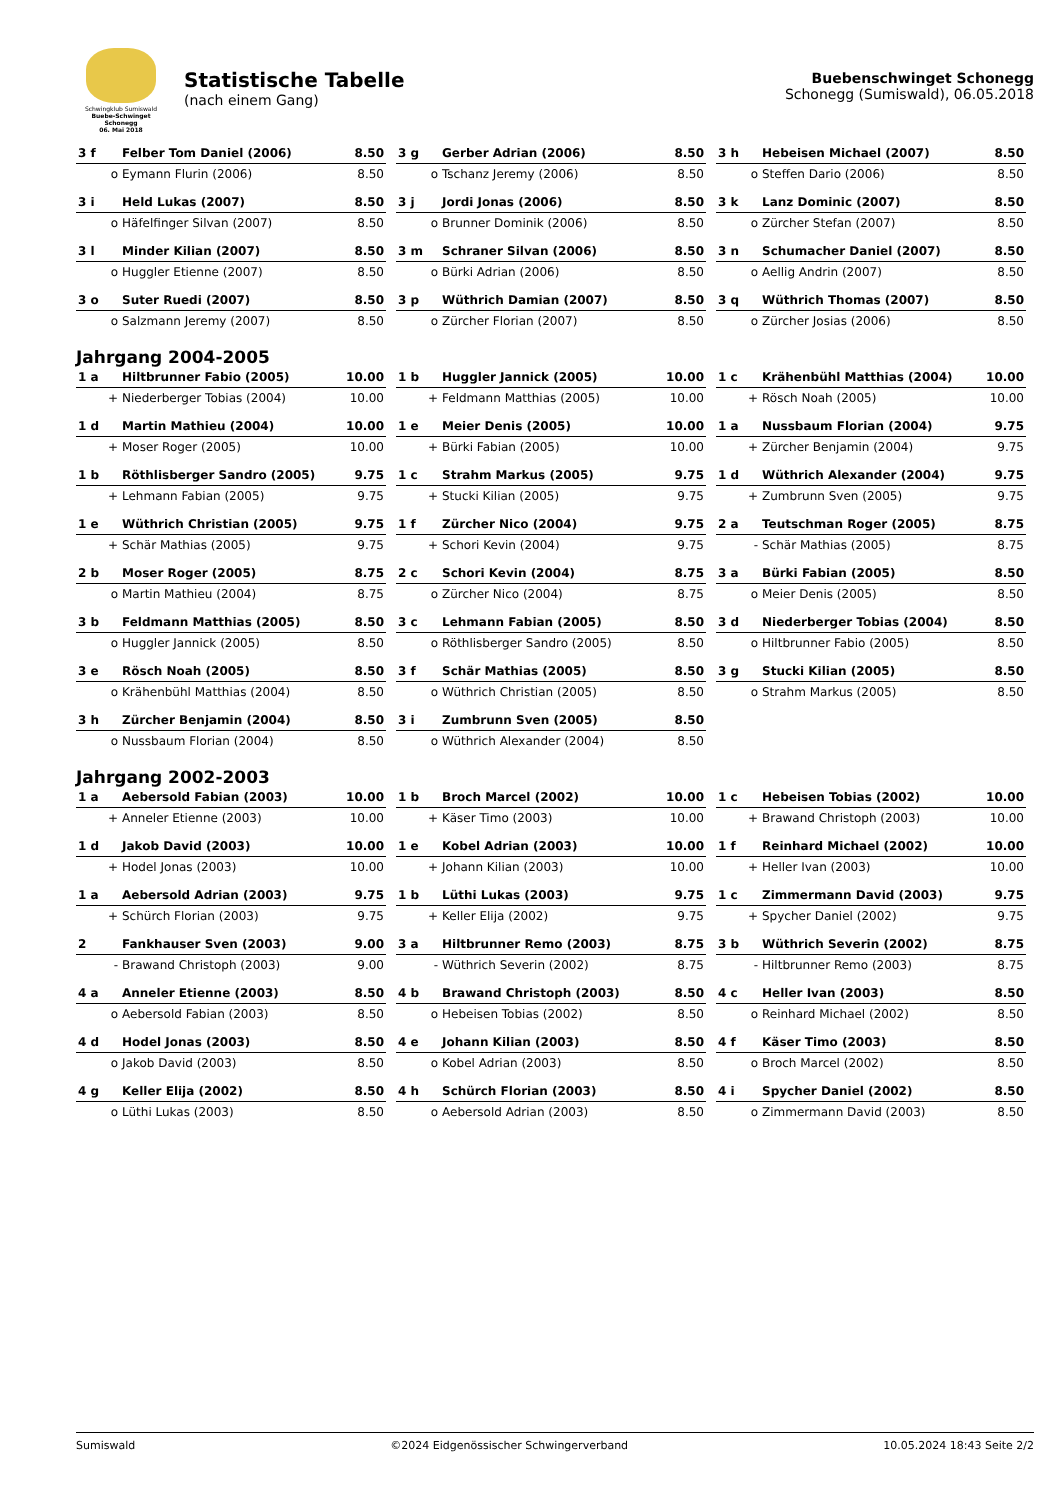Schwingklub Sumiswald
Buebe-Schwinget Schonegg
06. Mai 2018
Statistische Tabelle
(nach einem Gang)
Buebenschwinget Schonegg
Schonegg (Sumiswald), 06.05.2018
| 3 f | Felber Tom Daniel (2006) | 8.50 |
| o | Eymann Flurin (2006) | 8.50 |
| 3 g | Gerber Adrian (2006) | 8.50 |
| o | Tschanz Jeremy (2006) | 8.50 |
| 3 h | Hebeisen Michael (2007) | 8.50 |
| o | Steffen Dario (2006) | 8.50 |
| 3 i | Held Lukas (2007) | 8.50 |
| o | Häfelfinger Silvan (2007) | 8.50 |
| 3 j | Jordi Jonas (2006) | 8.50 |
| o | Brunner Dominik (2006) | 8.50 |
| 3 k | Lanz Dominic (2007) | 8.50 |
| o | Zürcher Stefan (2007) | 8.50 |
| 3 l | Minder Kilian (2007) | 8.50 |
| o | Huggler Etienne (2007) | 8.50 |
| 3 m | Schraner Silvan (2006) | 8.50 |
| o | Bürki Adrian (2006) | 8.50 |
| 3 n | Schumacher Daniel (2007) | 8.50 |
| o | Aellig Andrin (2007) | 8.50 |
| 3 o | Suter Ruedi (2007) | 8.50 |
| o | Salzmann Jeremy (2007) | 8.50 |
| 3 p | Wüthrich Damian (2007) | 8.50 |
| o | Zürcher Florian (2007) | 8.50 |
| 3 q | Wüthrich Thomas (2007) | 8.50 |
| o | Zürcher Josias (2006) | 8.50 |
Jahrgang 2004-2005
| 1 a | Hiltbrunner Fabio (2005) | 10.00 |
| + | Niederberger Tobias (2004) | 10.00 |
| 1 b | Huggler Jannick (2005) | 10.00 |
| + | Feldmann Matthias (2005) | 10.00 |
| 1 c | Krähenbühl Matthias (2004) | 10.00 |
| + | Rösch Noah (2005) | 10.00 |
| 1 d | Martin Mathieu (2004) | 10.00 |
| + | Moser Roger (2005) | 10.00 |
| 1 e | Meier Denis (2005) | 10.00 |
| + | Bürki Fabian (2005) | 10.00 |
| 1 a | Nussbaum Florian (2004) | 9.75 |
| + | Zürcher Benjamin (2004) | 9.75 |
| 1 b | Röthlisberger Sandro (2005) | 9.75 |
| + | Lehmann Fabian (2005) | 9.75 |
| 1 c | Strahm Markus (2005) | 9.75 |
| + | Stucki Kilian (2005) | 9.75 |
| 1 d | Wüthrich Alexander (2004) | 9.75 |
| + | Zumbrunn Sven (2005) | 9.75 |
| 1 e | Wüthrich Christian (2005) | 9.75 |
| + | Schär Mathias (2005) | 9.75 |
| 1 f | Zürcher Nico (2004) | 9.75 |
| + | Schori Kevin (2004) | 9.75 |
| 2 a | Teutschman Roger (2005) | 8.75 |
| - | Schär Mathias (2005) | 8.75 |
| 2 b | Moser Roger (2005) | 8.75 |
| o | Martin Mathieu (2004) | 8.75 |
| 2 c | Schori Kevin (2004) | 8.75 |
| o | Zürcher Nico (2004) | 8.75 |
| 3 a | Bürki Fabian (2005) | 8.50 |
| o | Meier Denis (2005) | 8.50 |
| 3 b | Feldmann Matthias (2005) | 8.50 |
| o | Huggler Jannick (2005) | 8.50 |
| 3 c | Lehmann Fabian (2005) | 8.50 |
| o | Röthlisberger Sandro (2005) | 8.50 |
| 3 d | Niederberger Tobias (2004) | 8.50 |
| o | Hiltbrunner Fabio (2005) | 8.50 |
| 3 e | Rösch Noah (2005) | 8.50 |
| o | Krähenbühl Matthias (2004) | 8.50 |
| 3 f | Schär Mathias (2005) | 8.50 |
| o | Wüthrich Christian (2005) | 8.50 |
| 3 g | Stucki Kilian (2005) | 8.50 |
| o | Strahm Markus (2005) | 8.50 |
| 3 h | Zürcher Benjamin (2004) | 8.50 |
| o | Nussbaum Florian (2004) | 8.50 |
| 3 i | Zumbrunn Sven (2005) | 8.50 |
| o | Wüthrich Alexander (2004) | 8.50 |
Jahrgang 2002-2003
| 1 a | Aebersold Fabian (2003) | 10.00 |
| + | Anneler Etienne (2003) | 10.00 |
| 1 b | Broch Marcel (2002) | 10.00 |
| + | Käser Timo (2003) | 10.00 |
| 1 c | Hebeisen Tobias (2002) | 10.00 |
| + | Brawand Christoph (2003) | 10.00 |
| 1 d | Jakob David (2003) | 10.00 |
| + | Hodel Jonas (2003) | 10.00 |
| 1 e | Kobel Adrian (2003) | 10.00 |
| + | Johann Kilian (2003) | 10.00 |
| 1 f | Reinhard Michael (2002) | 10.00 |
| + | Heller Ivan (2003) | 10.00 |
| 1 a | Aebersold Adrian (2003) | 9.75 |
| + | Schürch Florian (2003) | 9.75 |
| 1 b | Lüthi Lukas (2003) | 9.75 |
| + | Keller Elija (2002) | 9.75 |
| 1 c | Zimmermann David (2003) | 9.75 |
| + | Spycher Daniel (2002) | 9.75 |
| 2 | Fankhauser Sven (2003) | 9.00 |
| - | Brawand Christoph (2003) | 9.00 |
| 3 a | Hiltbrunner Remo (2003) | 8.75 |
| - | Wüthrich Severin (2002) | 8.75 |
| 3 b | Wüthrich Severin (2002) | 8.75 |
| - | Hiltbrunner Remo (2003) | 8.75 |
| 4 a | Anneler Etienne (2003) | 8.50 |
| o | Aebersold Fabian (2003) | 8.50 |
| 4 b | Brawand Christoph (2003) | 8.50 |
| o | Hebeisen Tobias (2002) | 8.50 |
| 4 c | Heller Ivan (2003) | 8.50 |
| o | Reinhard Michael (2002) | 8.50 |
| 4 d | Hodel Jonas (2003) | 8.50 |
| o | Jakob David (2003) | 8.50 |
| 4 e | Johann Kilian (2003) | 8.50 |
| o | Kobel Adrian (2003) | 8.50 |
| 4 f | Käser Timo (2003) | 8.50 |
| o | Broch Marcel (2002) | 8.50 |
| 4 g | Keller Elija (2002) | 8.50 |
| o | Lüthi Lukas (2003) | 8.50 |
| 4 h | Schürch Florian (2003) | 8.50 |
| o | Aebersold Adrian (2003) | 8.50 |
| 4 i | Spycher Daniel (2002) | 8.50 |
| o | Zimmermann David (2003) | 8.50 |
Sumiswald ©2024 Eidgenössischer Schwingerverband 10.05.2024 18:43 Seite 2/2